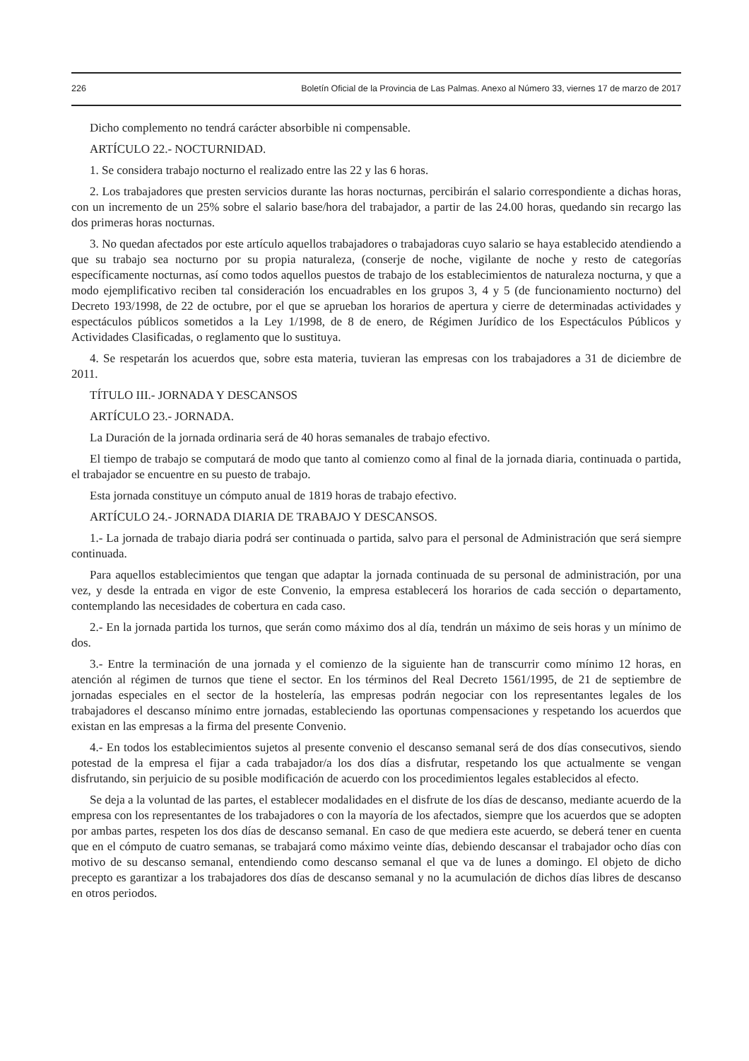226 Boletín Oficial de la Provincia de Las Palmas. Anexo al Número 33, viernes 17 de marzo de 2017
Dicho complemento no tendrá carácter absorbible ni compensable.
ARTÍCULO 22.- NOCTURNIDAD.
1. Se considera trabajo nocturno el realizado entre las 22 y las 6 horas.
2. Los trabajadores que presten servicios durante las horas nocturnas, percibirán el salario correspondiente a dichas horas, con un incremento de un 25% sobre el salario base/hora del trabajador, a partir de las 24.00 horas, quedando sin recargo las dos primeras horas nocturnas.
3. No quedan afectados por este artículo aquellos trabajadores o trabajadoras cuyo salario se haya establecido atendiendo a que su trabajo sea nocturno por su propia naturaleza, (conserje de noche, vigilante de noche y resto de categorías específicamente nocturnas, así como todos aquellos puestos de trabajo de los establecimientos de naturaleza nocturna, y que a modo ejemplificativo reciben tal consideración los encuadrables en los grupos 3, 4 y 5 (de funcionamiento nocturno) del Decreto 193/1998, de 22 de octubre, por el que se aprueban los horarios de apertura y cierre de determinadas actividades y espectáculos públicos sometidos a la Ley 1/1998, de 8 de enero, de Régimen Jurídico de los Espectáculos Públicos y Actividades Clasificadas, o reglamento que lo sustituya.
4. Se respetarán los acuerdos que, sobre esta materia, tuvieran las empresas con los trabajadores a 31 de diciembre de 2011.
TÍTULO III.- JORNADA Y DESCANSOS
ARTÍCULO 23.- JORNADA.
La Duración de la jornada ordinaria será de 40 horas semanales de trabajo efectivo.
El tiempo de trabajo se computará de modo que tanto al comienzo como al final de la jornada diaria, continuada o partida, el trabajador se encuentre en su puesto de trabajo.
Esta jornada constituye un cómputo anual de 1819 horas de trabajo efectivo.
ARTÍCULO 24.- JORNADA DIARIA DE TRABAJO Y DESCANSOS.
1.- La jornada de trabajo diaria podrá ser continuada o partida, salvo para el personal de Administración que será siempre continuada.
Para aquellos establecimientos que tengan que adaptar la jornada continuada de su personal de administración, por una vez, y desde la entrada en vigor de este Convenio, la empresa establecerá los horarios de cada sección o departamento, contemplando las necesidades de cobertura en cada caso.
2.- En la jornada partida los turnos, que serán como máximo dos al día, tendrán un máximo de seis horas y un mínimo de dos.
3.- Entre la terminación de una jornada y el comienzo de la siguiente han de transcurrir como mínimo 12 horas, en atención al régimen de turnos que tiene el sector. En los términos del Real Decreto 1561/1995, de 21 de septiembre de jornadas especiales en el sector de la hostelería, las empresas podrán negociar con los representantes legales de los trabajadores el descanso mínimo entre jornadas, estableciendo las oportunas compensaciones y respetando los acuerdos que existan en las empresas a la firma del presente Convenio.
4.- En todos los establecimientos sujetos al presente convenio el descanso semanal será de dos días consecutivos, siendo potestad de la empresa el fijar a cada trabajador/a los dos días a disfrutar, respetando los que actualmente se vengan disfrutando, sin perjuicio de su posible modificación de acuerdo con los procedimientos legales establecidos al efecto.
Se deja a la voluntad de las partes, el establecer modalidades en el disfrute de los días de descanso, mediante acuerdo de la empresa con los representantes de los trabajadores o con la mayoría de los afectados, siempre que los acuerdos que se adopten por ambas partes, respeten los dos días de descanso semanal. En caso de que mediera este acuerdo, se deberá tener en cuenta que en el cómputo de cuatro semanas, se trabajará como máximo veinte días, debiendo descansar el trabajador ocho días con motivo de su descanso semanal, entendiendo como descanso semanal el que va de lunes a domingo. El objeto de dicho precepto es garantizar a los trabajadores dos días de descanso semanal y no la acumulación de dichos días libres de descanso en otros periodos.